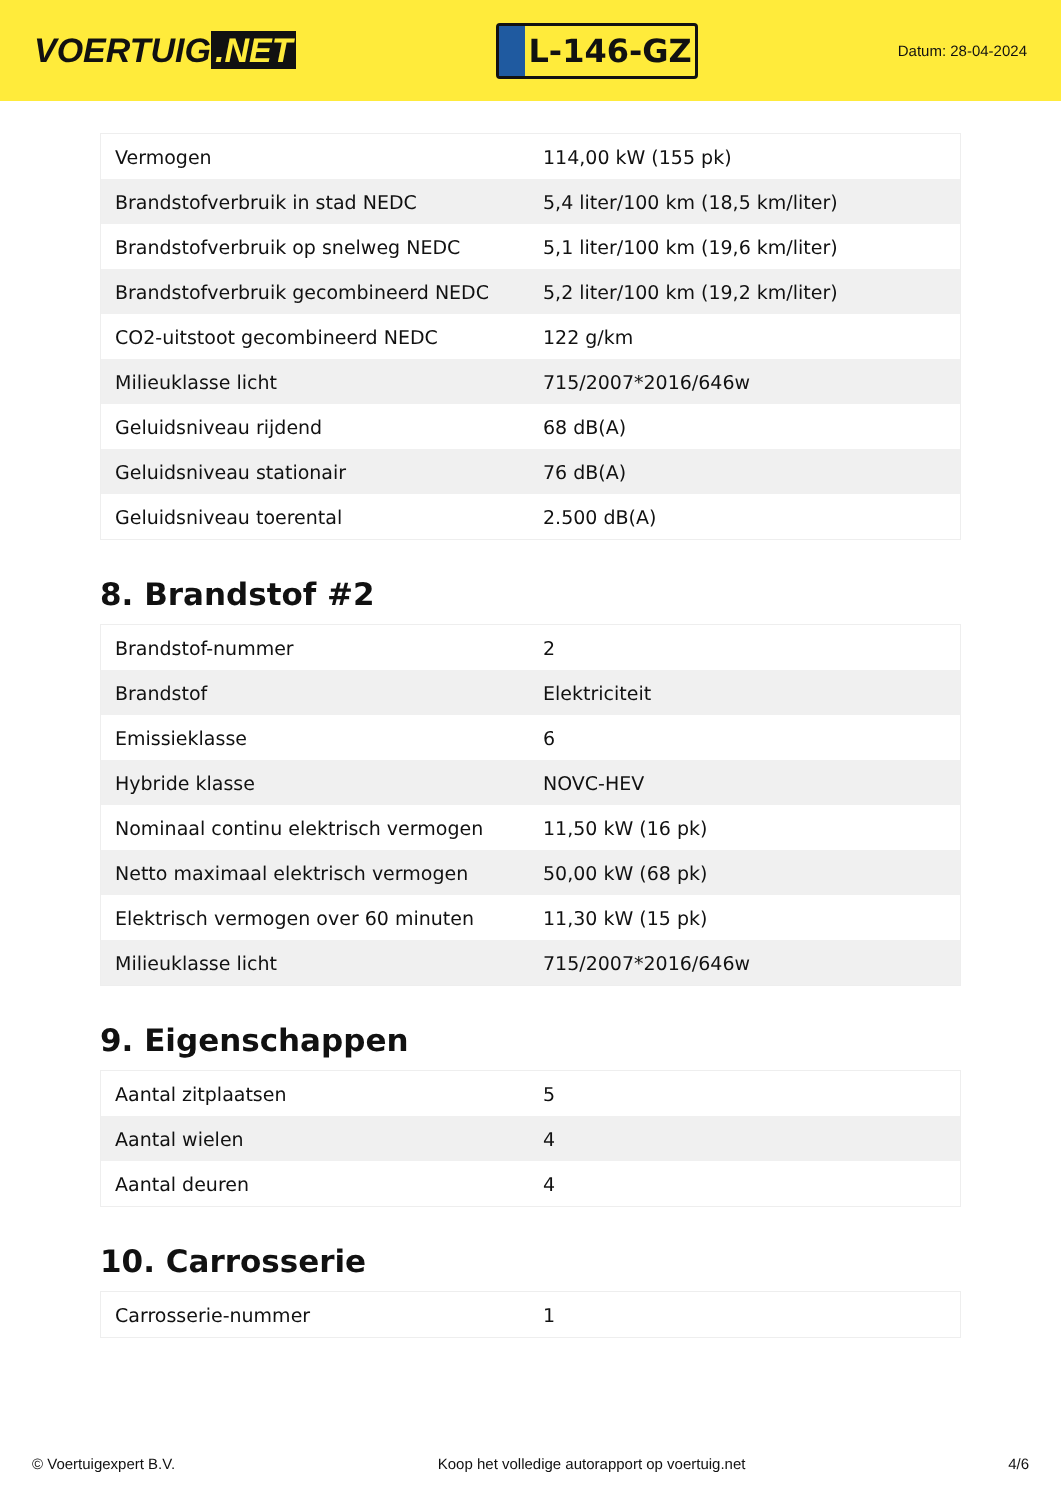VOERTUIG.NET
L-146-GZ
Datum: 28-04-2024
| Vermogen | 114,00 kW (155 pk) |
| Brandstofverbruik in stad NEDC | 5,4 liter/100 km (18,5 km/liter) |
| Brandstofverbruik op snelweg NEDC | 5,1 liter/100 km (19,6 km/liter) |
| Brandstofverbruik gecombineerd NEDC | 5,2 liter/100 km (19,2 km/liter) |
| CO2-uitstoot gecombineerd NEDC | 122 g/km |
| Milieuklasse licht | 715/2007*2016/646w |
| Geluidsniveau rijdend | 68 dB(A) |
| Geluidsniveau stationair | 76 dB(A) |
| Geluidsniveau toerental | 2.500 dB(A) |
8. Brandstof #2
| Brandstof-nummer | 2 |
| Brandstof | Elektriciteit |
| Emissieklasse | 6 |
| Hybride klasse | NOVC-HEV |
| Nominaal continu elektrisch vermogen | 11,50 kW (16 pk) |
| Netto maximaal elektrisch vermogen | 50,00 kW (68 pk) |
| Elektrisch vermogen over 60 minuten | 11,30 kW (15 pk) |
| Milieuklasse licht | 715/2007*2016/646w |
9. Eigenschappen
| Aantal zitplaatsen | 5 |
| Aantal wielen | 4 |
| Aantal deuren | 4 |
10. Carrosserie
| Carrosserie-nummer | 1 |
© Voertuigexpert B.V. Koop het volledige autorapport op voertuig.net 4/6